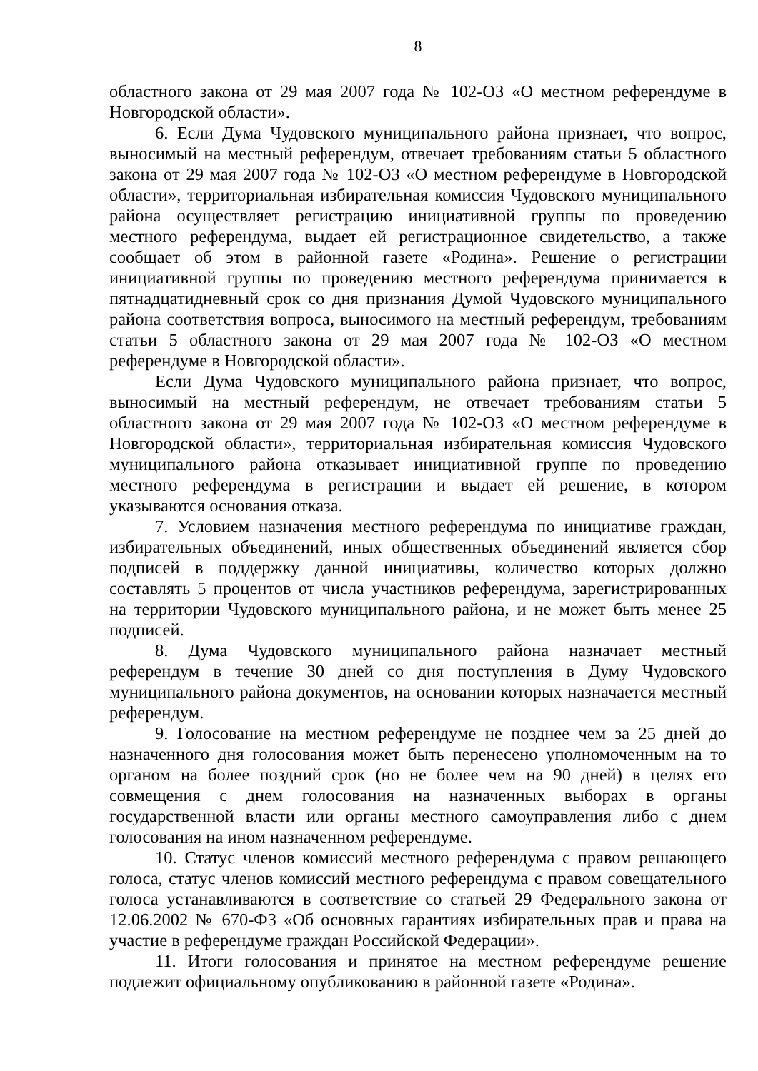8
областного закона от 29 мая 2007 года № 102-ОЗ «О местном референдуме в Новгородской области».
6. Если Дума Чудовского муниципального района признает, что вопрос, выносимый на местный референдум, отвечает требованиям статьи 5 областного закона от 29 мая 2007 года № 102-ОЗ «О местном референдуме в Новгородской области», территориальная избирательная комиссия Чудовского муниципального района осуществляет регистрацию инициативной группы по проведению местного референдума, выдает ей регистрационное свидетельство, а также сообщает об этом в районной газете «Родина». Решение о регистрации инициативной группы по проведению местного референдума принимается в пятнадцатидневный срок со дня признания Думой Чудовского муниципального района соответствия вопроса, выносимого на местный референдум, требованиям статьи 5 областного закона от 29 мая 2007 года № 102-ОЗ «О местном референдуме в Новгородской области».
Если Дума Чудовского муниципального района признает, что вопрос, выносимый на местный референдум, не отвечает требованиям статьи 5 областного закона от 29 мая 2007 года № 102-ОЗ «О местном референдуме в Новгородской области», территориальная избирательная комиссия Чудовского муниципального района отказывает инициативной группе по проведению местного референдума в регистрации и выдает ей решение, в котором указываются основания отказа.
7. Условием назначения местного референдума по инициативе граждан, избирательных объединений, иных общественных объединений является сбор подписей в поддержку данной инициативы, количество которых должно составлять 5 процентов от числа участников референдума, зарегистрированных на территории Чудовского муниципального района, и не может быть менее 25 подписей.
8. Дума Чудовского муниципального района назначает местный референдум в течение 30 дней со дня поступления в Думу Чудовского муниципального района документов, на основании которых назначается местный референдум.
9. Голосование на местном референдуме не позднее чем за 25 дней до назначенного дня голосования может быть перенесено уполномоченным на то органом на более поздний срок (но не более чем на 90 дней) в целях его совмещения с днем голосования на назначенных выборах в органы государственной власти или органы местного самоуправления либо с днем голосования на ином назначенном референдуме.
10. Статус членов комиссий местного референдума с правом решающего голоса, статус членов комиссий местного референдума с правом совещательного голоса устанавливаются в соответствие со статьей 29 Федерального закона от 12.06.2002 № 670-ФЗ «Об основных гарантиях избирательных прав и права на участие в референдуме граждан Российской Федерации».
11. Итоги голосования и принятое на местном референдуме решение подлежит официальному опубликованию в районной газете «Родина».